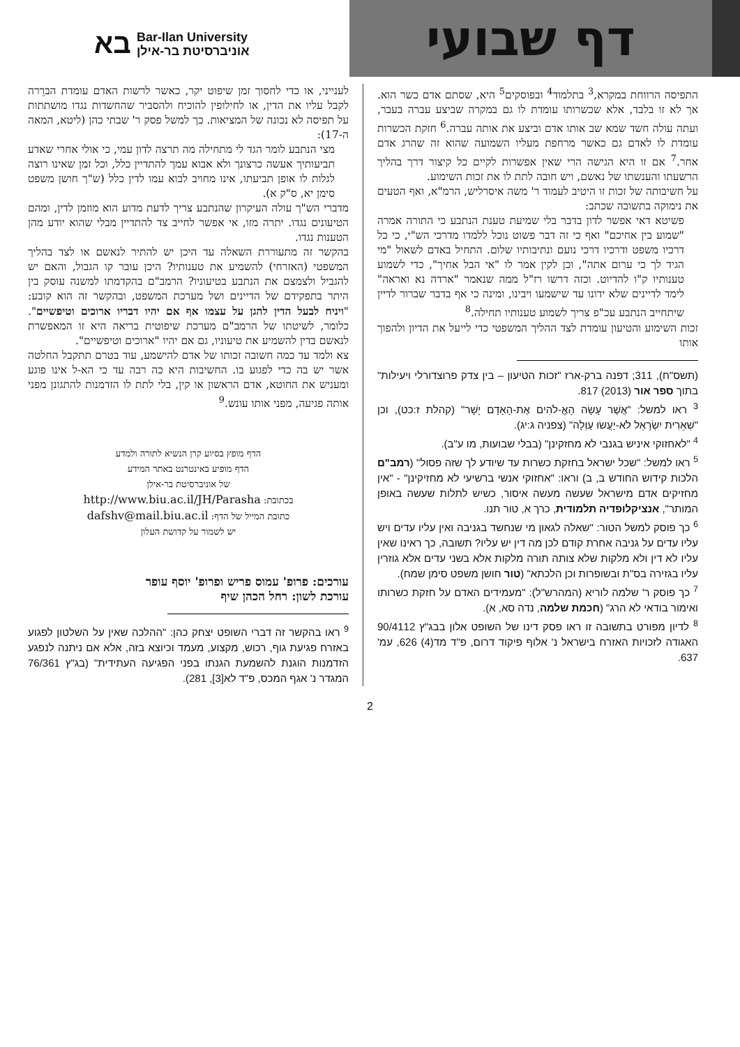בא Bar-Ilan University
אוניברסיטת בר-אילן
דף שבועי
התפיסה הרווחת במקרא,<sup>3</sup> בתלמוד<sup>4</sup> ובפוסקים<sup>5</sup> היא, שסתם אדם כשר הוא. אך לא זו בלבד, אלא שכשרותו עומדת לו גם במקרה שביצע עברה בעבר, ועתה עולה חשד שמא שב אותו אדם וביצע את אותה עברה.<sup>6</sup> חזקת הכשרות עומדת לו לאדם גם כאשר מרחפת מעליו השמועה שהוא זה שהרג אדם אחר.<sup>7</sup> אם זו היא הגישה הרי שאין אפשרות לקיים כל קיצור דרך בהליך הרשעתו והענשתו של נאשם, ויש חובה לתת לו את זכות השימוע.
על חשיבותה של זכות זו היטיב לעמוד ר' משה איסרליש, הרמ"א, ואף הטעים את נימוקה בתשובה שכתב:
פשיטא דאי אפשר לדון בדבר בלי שמיעת טענת הנתבע כי התורה אמרה "שמוע בין אחיכם" ואף כי זה דבר פשוט נוכל ללמדו מדרכי הש"י, כי כל דרכיו משפט ודרכיו דרכי נועם ונתיבותיו שלום. התחיל באדם לשאול "מי הגיד לך כי ערום אתה", וכן לקין אמר לו "אי הבל אחיך", כדי לשמוע טענותיו ק"ו להדיוט. וכזה דרשו רז"ל ממה שנאמר "ארדה נא ואראה" לימד לדיינים שלא ידונו עד שישמעו ויבינו, ומינה כי אף בדבר שברור לדיין שיתחייב הנתבע עכ"פ צריך לשמוע טענותיו תחילה.<sup>8</sup>
זכות השימוע והטיעון עומדת לצד ההליך המשפטי כדי לייעל את הדיון ולהפוך אותו
(תשס"ח), 311; דפנה ברק-ארז "זכות הטיעון – בין צדק פרוצדורלי ויעילות" בתוך ספר אור (2013) 817.
<sup>3</sup> ראו למשל: "אֲשֶׁר עָשָׂה הָאֱ-לֹהִים אֶת-הָאָדָם יָשָׁר" (קהלת ז:כט), וכן "שְׁאֵרִית יִשְׂרָאֵל לֹא-יַעֲשׂוּ עַוְלָה" (צפניה ג:יג).
<sup>4</sup> "לאחזוקי איניש בגנבי לא מחזקינן" (בבלי שבועות, מו ע"ב).
<sup>5</sup> ראו למשל: "שכל ישראל בחזקת כשרות עד שיודע לך שזה פסול" (רמב"ם הלכות קידוש החודש ב, ב) וראו: "אחזוקי אנשי ברשיעי לא מחזיקינן" - "אין מחזיקים אדם מישראל שעשה מעשה איסור, כשיש לתלות שעשה באופן המותר", אנציקלופדיה תלמודית, כרך א, טור תנו.
<sup>6</sup> כך פוסק למשל הטור: "שאלה לגאון מי שנחשד בגניבה ואין עליו עדים ויש עליו עדים על גניבה אחרת קודם לכן מה דין יש עליו? תשובה, כך ראינו שאין עליו לא דין ולא מלקות שלא צותה תורה מלקות אלא בשני עדים אלא גוזרין עליו בגזירה בס"ת ובשופרות וכן הלכתא" (טור חושן משפט סימן שמח).
<sup>7</sup> כך פוסק ר' שלמה לוריא (המהרש"ל): "מעמידים האדם על חזקת כשרותו ואימור בודאי לא הרג" (חכמת שלמה, נדה סא, א).
<sup>8</sup> לדיון מפורט בתשובה זו ראו פסק דינו של השופט אלון בבג"ץ 90/4112 האגודה לזכויות האזרח בישראל נ' אלוף פיקוד דרום, פ"ד מד(4) 626, עמ' 637.
לענייני, או כדי לחסוך זמן שיפוט יקר, כאשר לרשות האדם עומדת הברֵרה לקבל עליו את הדין, או לחילופין להוכיח ולהסביר שהחשדות נגדו מושתתות על תפיסה לא נכונה של המציאות. כך למשל פסק ר' שבתי כהן (ליטא, המאה ה-17):
מצי הנתבע לומר הגד לי מתחילה מה תרצה לדון עמי, כי אולי אחרי שאדע תביעותיך אעשה כרצונך ולא אבוא עמך להתדיין כלל, וכל זמן שאינו רוצה לגלות לו אופן תביעתו, אינו מחויב לבוא עמו לדין כלל (ש"ך חושן משפט סימן יא, ס"ק א).
מדברי הש"ך עולה העיקרון שהנתבע צריך לדעת מדוע הוא מוזמן לדין, ומהם הטיעונים נגדו. יתרה מזו, אי אפשר לחייב צד להתדיין מבלי שהוא יודע מהן הטענות נגדו.
בהקשר זה מתעוררת השאלה עד היכן יש להתיר לנאשם או לצד בהליך המשפטי (האזרחי) להשמיע את טענותיו? היכן עובר קו הגבול, והאם יש להגביל ולצמצם את הנתבע בטיעוניו? הרמב"ם בהקדמתו למשנה עוסק בין היתר בתפקידם של הדיינים ושל מערכת המשפט, ובהקשר זה הוא קובע: "ויניח לבעל הדין להגן על עצמו אף אם יהיו דבריו ארוכים וטיפשיים". כלומר, לשיטתו של הרמב"ם מערכת שיפוטית בריאה היא זו המאפשרת לנאשם בדין להשמיע את טיעוניו, גם אם יהיו "ארוכים וטיפשיים".
צא ולמד עד כמה חשובה זכותו של אדם להישמע, עוד בטרם תתקבל החלטה אשר יש בה כדי לפגוע בו. החשיבות היא כה רבה עד כי הא-ל אינו פוגע ומעניש את החוטא, אדם הראשון או קין, בלי לתת לו הזדמנות להתגונן מפני אותה פגיעה, מפני אותו עונש.<sup>9</sup>
הדף מופץ בסיוע קרן הנשיא לתורה ולמדע
הדף מופיע באינטרנט באתר המידע
של אוניברסיטת בר-אילן
בכתובת: http://www.biu.ac.il/JH/Parasha
כתובת המייל של הדף: dafshv@mail.biu.ac.il
יש לשמור על קדושת העלון
עורכים: פרופ' עמוס פריש ופרופ' יוסף עופר
עורכת לשון: רחל הכהן שיף
<sup>9</sup> ראו בהקשר זה דברי השופט יצחק כהן: "ההלכה שאין על השלטון לפגוע באזרח פגיעת גוף, רכוש, מקצוע, מעמד וכיוצא בזה, אלא אם ניתנה לנפגע הזדמנות הוגנת להשמעת הגנתו בפני הפגיעה העתידית" (בג"ץ 76/361 המגדר נ' אגף המכס, פ"ד לא[3], 281).
2